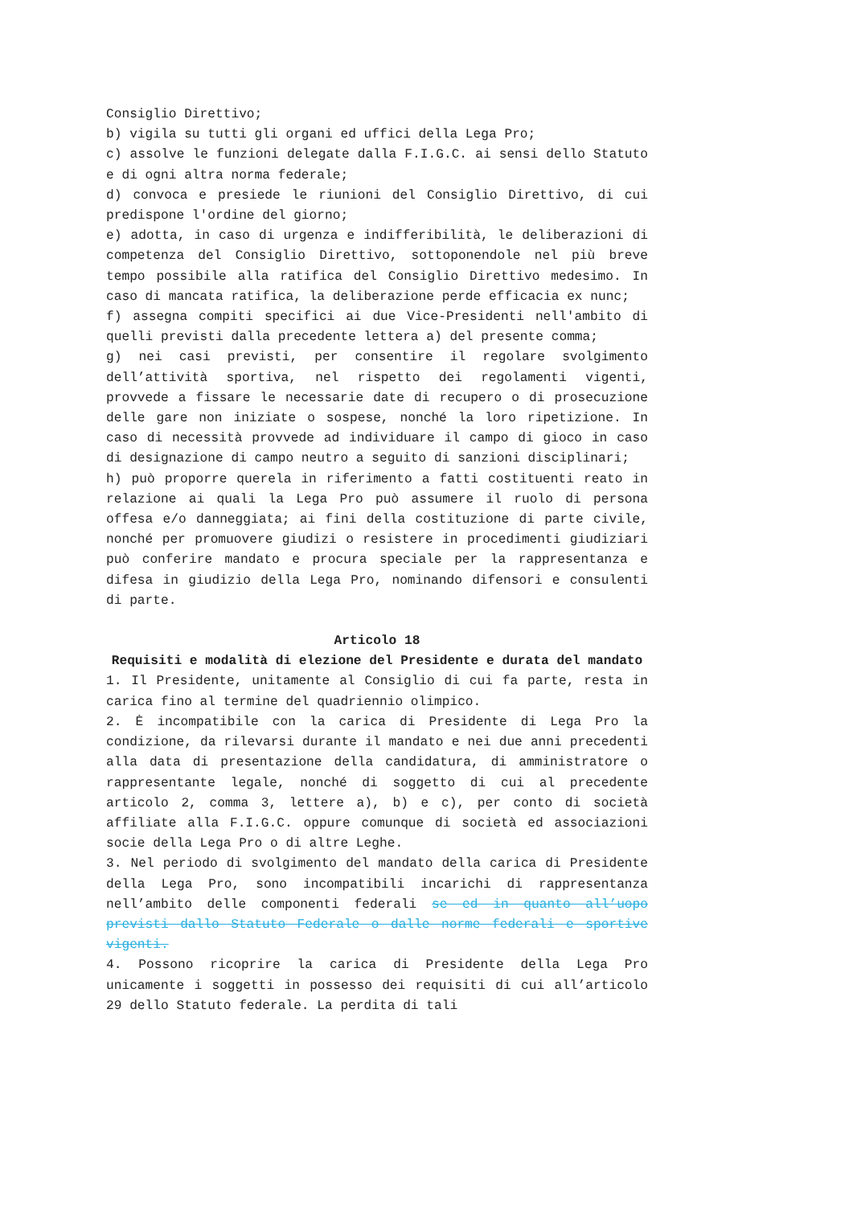Consiglio Direttivo;
b) vigila su tutti gli organi ed uffici della Lega Pro;
c) assolve le funzioni delegate dalla F.I.G.C. ai sensi dello Statuto e di ogni altra norma federale;
d) convoca e presiede le riunioni del Consiglio Direttivo, di cui predispone l'ordine del giorno;
e) adotta, in caso di urgenza e indifferibilità, le deliberazioni di competenza del Consiglio Direttivo, sottoponendole nel più breve tempo possibile alla ratifica del Consiglio Direttivo medesimo. In caso di mancata ratifica, la deliberazione perde efficacia ex nunc;
f) assegna compiti specifici ai due Vice-Presidenti nell'ambito di quelli previsti dalla precedente lettera a) del presente comma;
g) nei casi previsti, per consentire il regolare svolgimento dell’attività sportiva, nel rispetto dei regolamenti vigenti, provvede a fissare le necessarie date di recupero o di prosecuzione delle gare non iniziate o sospese, nonché la loro ripetizione. In caso di necessità provvede ad individuare il campo di gioco in caso di designazione di campo neutro a seguito di sanzioni disciplinari;
h) può proporre querela in riferimento a fatti costituenti reato in relazione ai quali la Lega Pro può assumere il ruolo di persona offesa e/o danneggiata; ai fini della costituzione di parte civile, nonché per promuovere giudizi o resistere in procedimenti giudiziari può conferire mandato e procura speciale per la rappresentanza e difesa in giudizio della Lega Pro, nominando difensori e consulenti di parte.
Articolo 18
Requisiti e modalità di elezione del Presidente e durata del mandato
1. Il Presidente, unitamente al Consiglio di cui fa parte, resta in carica fino al termine del quadriennio olimpico.
2. Ė incompatibile con la carica di Presidente di Lega Pro la condizione, da rilevarsi durante il mandato e nei due anni precedenti alla data di presentazione della candidatura, di amministratore o rappresentante legale, nonché di soggetto di cui al precedente articolo 2, comma 3, lettere a), b) e c), per conto di società affiliate alla F.I.G.C. oppure comunque di società ed associazioni socie della Lega Pro o di altre Leghe.
3. Nel periodo di svolgimento del mandato della carica di Presidente della Lega Pro, sono incompatibili incarichi di rappresentanza nell’ambito delle componenti federali se ed in quanto all’uopo previsti dallo Statuto Federale o dalle norme federali e sportive vigenti.
4. Possono ricoprire la carica di Presidente della Lega Pro unicamente i soggetti in possesso dei requisiti di cui all’articolo 29 dello Statuto federale. La perdita di tali